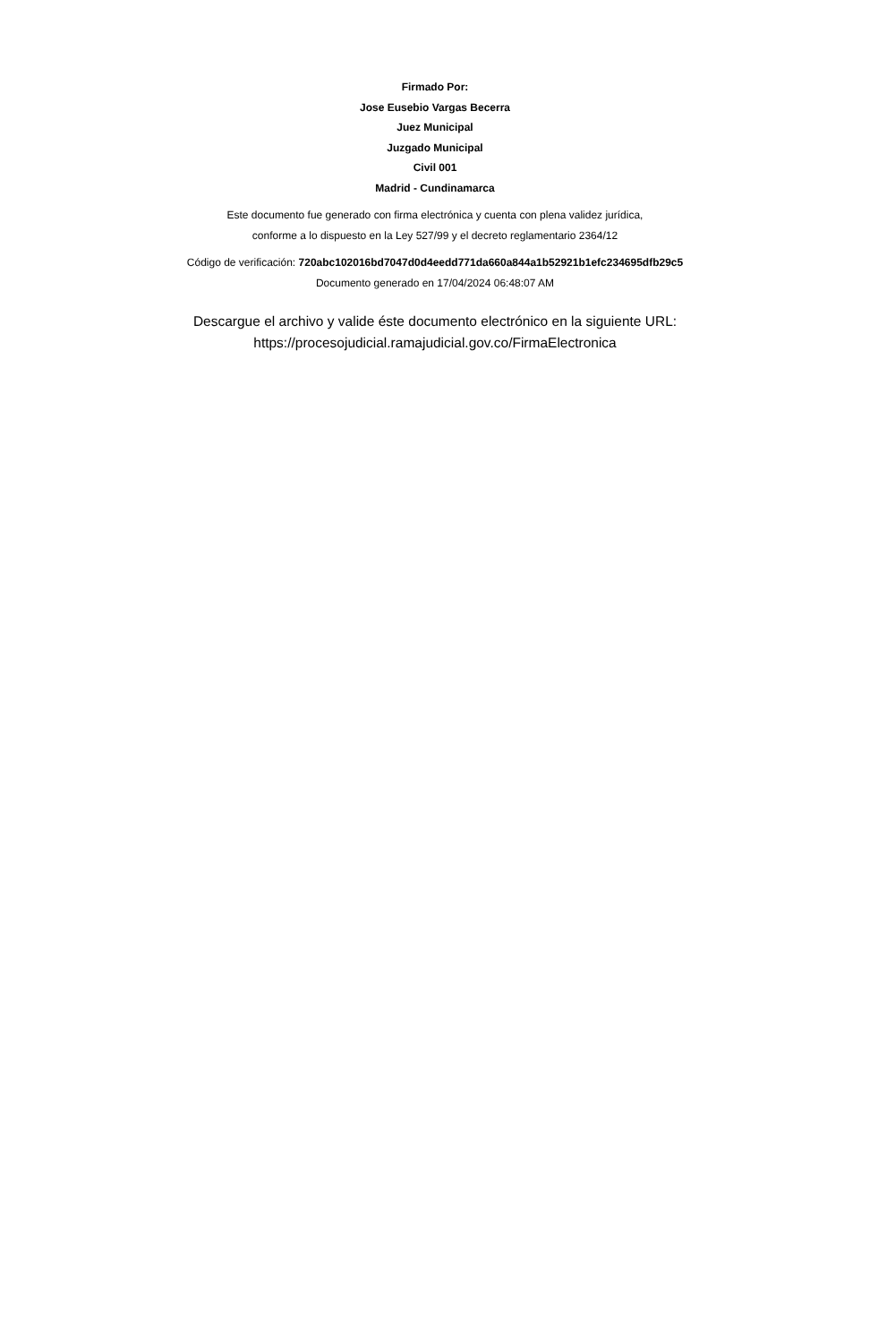Firmado Por:
Jose Eusebio Vargas Becerra
Juez Municipal
Juzgado Municipal
Civil 001
Madrid - Cundinamarca
Este documento fue generado con firma electrónica y cuenta con plena validez jurídica,
conforme a lo dispuesto en la Ley 527/99 y el decreto reglamentario 2364/12
Código de verificación: 720abc102016bd7047d0d4eedd771da660a844a1b52921b1efc234695dfb29c5
Documento generado en 17/04/2024 06:48:07 AM
Descargue el archivo y valide éste documento electrónico en la siguiente URL:
https://procesojudicial.ramajudicial.gov.co/FirmaElectronica